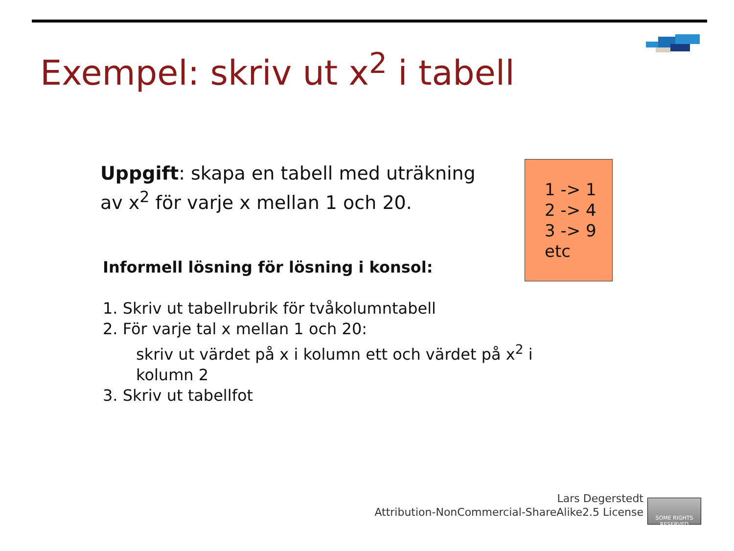Exempel: skriv ut x<sup>2</sup> i tabell
Uppgift: skapa en tabell med uträkning av x<sup>2</sup> för varje x mellan 1 och 20.
1 -> 1
2 -> 4
3 -> 9
etc
Informell lösning för lösning i konsol:
1. Skriv ut tabellrubrik för tvåkolumntabell
2. För varje tal x mellan 1 och 20:
skriv ut värdet på x i kolumn ett och värdet på x<sup>2</sup> i kolumn 2
3. Skriv ut tabellfot
Lars Degerstedt
Attribution-NonCommercial-ShareAlike2.5 License
SOME RIGHTS RESERVED